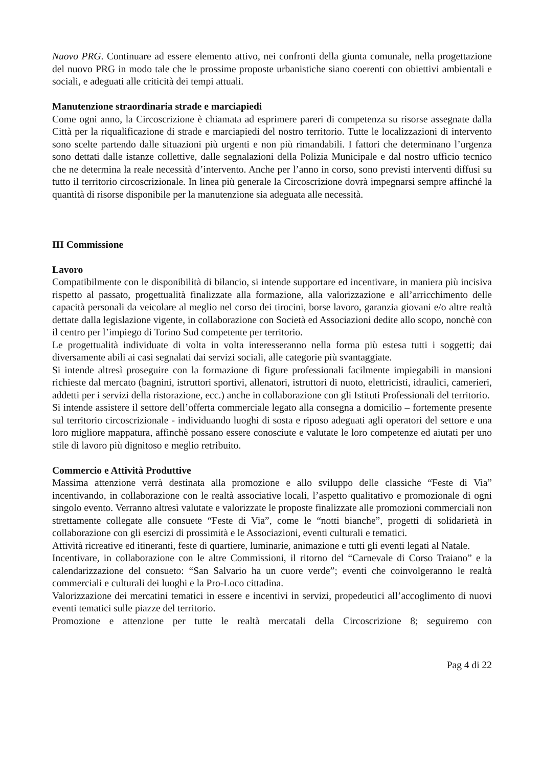Nuovo PRG. Continuare ad essere elemento attivo, nei confronti della giunta comunale, nella progettazione del nuovo PRG in modo tale che le prossime proposte urbanistiche siano coerenti con obiettivi ambientali e sociali, e adeguati alle criticità dei tempi attuali.
Manutenzione straordinaria strade e marciapiedi
Come ogni anno, la Circoscrizione è chiamata ad esprimere pareri di competenza su risorse assegnate dalla Città per la riqualificazione di strade e marciapiedi del nostro territorio. Tutte le localizzazioni di intervento sono scelte partendo dalle situazioni più urgenti e non più rimandabili. I fattori che determinano l’urgenza sono dettati dalle istanze collettive, dalle segnalazioni della Polizia Municipale e dal nostro ufficio tecnico che ne determina la reale necessità d’intervento. Anche per l’anno in corso, sono previsti interventi diffusi su tutto il territorio circoscrizionale. In linea più generale la Circoscrizione dovrà impegnarsi sempre affinché la quantità di risorse disponibile per la manutenzione sia adeguata alle necessità.
III Commissione
Lavoro
Compatibilmente con le disponibilità di bilancio, si intende supportare ed incentivare, in maniera più incisiva rispetto al passato, progettualità finalizzate alla formazione, alla valorizzazione e all’arricchimento delle capacità personali da veicolare al meglio nel corso dei tirocini, borse lavoro, garanzia giovani e/o altre realtà dettate dalla legislazione vigente, in collaborazione con Società ed Associazioni dedite allo scopo, nonchè con il centro per l’impiego di Torino Sud competente per territorio.
Le progettualità individuate di volta in volta interesseranno nella forma più estesa tutti i soggetti; dai diversamente abili ai casi segnalati dai servizi sociali, alle categorie più svantaggiate.
Si intende altresì proseguire con la formazione di figure professionali facilmente impiegabili in mansioni richieste dal mercato (bagnini, istruttori sportivi, allenatori, istruttori di nuoto, elettricisti, idraulici, camerieri, addetti per i servizi della ristorazione, ecc.) anche in collaborazione con gli Istituti Professionali del territorio.
Si intende assistere il settore dell’offerta commerciale legato alla consegna a domicilio – fortemente presente sul territorio circoscrizionale - individuando luoghi di sosta e riposo adeguati agli operatori del settore e una loro migliore mappatura, affinchè possano essere conosciute e valutate le loro competenze ed aiutati per uno stile di lavoro più dignitoso e meglio retribuito.
Commercio e Attività Produttive
Massima attenzione verrà destinata alla promozione e allo sviluppo delle classiche “Feste di Via” incentivando, in collaborazione con le realtà associative locali, l’aspetto qualitativo e promozionale di ogni singolo evento. Verranno altresì valutate e valorizzate le proposte finalizzate alle promozioni commerciali non strettamente collegate alle consuete “Feste di Via”, come le “notti bianche”, progetti di solidarietà in collaborazione con gli esercizi di prossimità e le Associazioni, eventi culturali e tematici.
Attività ricreative ed itineranti, feste di quartiere, luminarie, animazione e tutti gli eventi legati al Natale.
Incentivare, in collaborazione con le altre Commissioni, il ritorno del “Carnevale di Corso Traiano” e la calendarizzazione del consueto: “San Salvario ha un cuore verde”; eventi che coinvolgeranno le realtà commerciali e culturali dei luoghi e la Pro-Loco cittadina.
Valorizzazione dei mercatini tematici in essere e incentivi in servizi, propedeutici all’accoglimento di nuovi eventi tematici sulle piazze del territorio.
Promozione e attenzione per tutte le realtà mercatali della Circoscrizione 8; seguiremo con
Pag 4 di 22